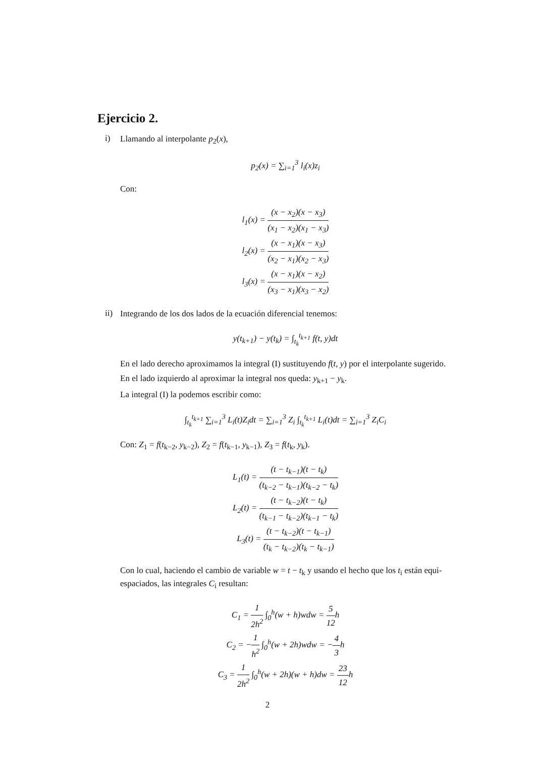Ejercicio 2.
i)
Llamando al interpolante p<sub>2</sub>(x),
p<sub>2</sub>(x) = ∑<sub>i=1</sub><sup>3</sup> l<sub>i</sub>(x)z<sub>i</sub>
Con:
l<sub>1</sub>(x) = (x − x<sub>2</sub>)(x − x<sub>3</sub>) (x<sub>1</sub> − x<sub>2</sub>)(x<sub>1</sub> − x<sub>3</sub>)
l<sub>2</sub>(x) = (x − x<sub>1</sub>)(x − x<sub>3</sub>) (x<sub>2</sub> − x<sub>1</sub>)(x<sub>2</sub> − x<sub>3</sub>)
l<sub>3</sub>(x) = (x − x<sub>1</sub>)(x − x<sub>2</sub>) (x<sub>3</sub> − x<sub>1</sub>)(x<sub>3</sub> − x<sub>2</sub>)
ii)
Integrando de los dos lados de la ecuación diferencial tenemos:
y(t<sub>k+1</sub>) − y(t<sub>k</sub>) = ∫<sub>t<sub>k</sub></sub><sup>t<sub>k+1</sub></sup> f(t, y)dt
En el lado derecho aproximamos la integral (I) sustituyendo f(t, y) por el interpolante sugerido.
En el lado izquierdo al aproximar la integral nos queda: y<sub>k+1</sub> − y<sub>k</sub>.
La integral (I) la podemos escribir como:
∫<sub>t<sub>k</sub></sub><sup>t<sub>k+1</sub></sup> ∑<sub>i=1</sub><sup>3</sup> L<sub>i</sub>(t)Z<sub>i</sub>dt = ∑<sub>i=1</sub><sup>3</sup> Z<sub>i</sub> ∫<sub>t<sub>k</sub></sub><sup>t<sub>k+1</sub></sup> L<sub>i</sub>(t)dt = ∑<sub>i=1</sub><sup>3</sup> Z<sub>i</sub>C<sub>i</sub>
Con: Z<sub>1</sub> = f(t<sub>k−2</sub>, y<sub>k−2</sub>), Z<sub>2</sub> = f(t<sub>k−1</sub>, y<sub>k−1</sub>), Z<sub>3</sub> = f(t<sub>k</sub>, y<sub>k</sub>).
L<sub>1</sub>(t) = (t − t<sub>k−1</sub>)(t − t<sub>k</sub>) (t<sub>k−2</sub> − t<sub>k−1</sub>)(t<sub>k−2</sub> − t<sub>k</sub>)
L<sub>2</sub>(t) = (t − t<sub>k−2</sub>)(t − t<sub>k</sub>) (t<sub>k−1</sub> − t<sub>k−2</sub>)(t<sub>k−1</sub> − t<sub>k</sub>)
L<sub>3</sub>(t) = (t − t<sub>k−2</sub>)(t − t<sub>k−1</sub>) (t<sub>k</sub> − t<sub>k−2</sub>)(t<sub>k</sub> − t<sub>k−1</sub>)
Con lo cual, haciendo el cambio de variable w = t − t<sub>k</sub> y usando el hecho que los t<sub>i</sub> están equi-espaciados, las integrales C<sub>i</sub> resultan:
C<sub>1</sub> = 1 2h<sup>2</sup> ∫<sub>0</sub><sup>h</sup>(w + h)wdw = 5 12h
C<sub>2</sub> = −1 h<sup>2</sup> ∫<sub>0</sub><sup>h</sup>(w + 2h)wdw = −4 3h
C<sub>3</sub> = 1 2h<sup>2</sup> ∫<sub>0</sub><sup>h</sup>(w + 2h)(w + h)dw = 23 12h
2